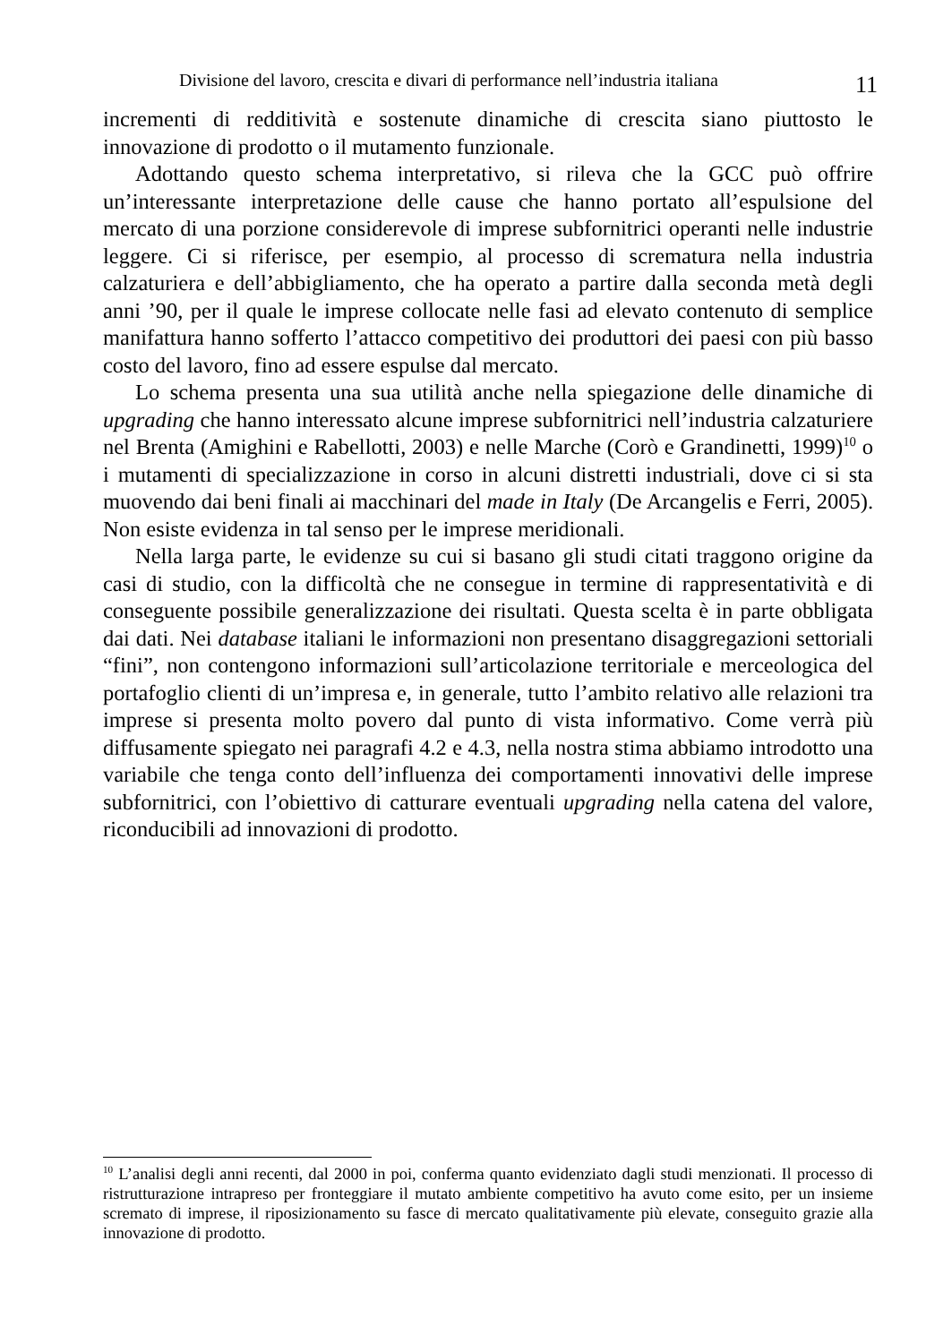Divisione del lavoro, crescita e divari di performance nell’industria italiana 11
incrementi di redditività e sostenute dinamiche di crescita siano piuttosto le innovazione di prodotto o il mutamento funzionale.
Adottando questo schema interpretativo, si rileva che la GCC può offrire un’interessante interpretazione delle cause che hanno portato all’espulsione del mercato di una porzione considerevole di imprese subfornitrici operanti nelle industrie leggere. Ci si riferisce, per esempio, al processo di scrematura nella industria calzaturiera e dell’abbigliamento, che ha operato a partire dalla seconda metà degli anni ’90, per il quale le imprese collocate nelle fasi ad elevato contenuto di semplice manifattura hanno sofferto l’attacco competitivo dei produttori dei paesi con più basso costo del lavoro, fino ad essere espulse dal mercato.
Lo schema presenta una sua utilità anche nella spiegazione delle dinamiche di upgrading che hanno interessato alcune imprese subfornitrici nell’industria calzaturiere nel Brenta (Amighini e Rabellotti, 2003) e nelle Marche (Corò e Grandinetti, 1999)<sup>10</sup> o i mutamenti di specializzazione in corso in alcuni distretti industriali, dove ci si sta muovendo dai beni finali ai macchinari del made in Italy (De Arcangelis e Ferri, 2005). Non esiste evidenza in tal senso per le imprese meridionali.
Nella larga parte, le evidenze su cui si basano gli studi citati traggono origine da casi di studio, con la difficoltà che ne consegue in termine di rappresentatività e di conseguente possibile generalizzazione dei risultati. Questa scelta è in parte obbligata dai dati. Nei database italiani le informazioni non presentano disaggregazioni settoriali “fini”, non contengono informazioni sull’articolazione territoriale e merceologica del portafoglio clienti di un’impresa e, in generale, tutto l’ambito relativo alle relazioni tra imprese si presenta molto povero dal punto di vista informativo. Come verrà più diffusamente spiegato nei paragrafi 4.2 e 4.3, nella nostra stima abbiamo introdotto una variabile che tenga conto dell’influenza dei comportamenti innovativi delle imprese subfornitrici, con l’obiettivo di catturare eventuali upgrading nella catena del valore, riconducibili ad innovazioni di prodotto.
<sup>10</sup> L’analisi degli anni recenti, dal 2000 in poi, conferma quanto evidenziato dagli studi menzionati. Il processo di ristrutturazione intrapreso per fronteggiare il mutato ambiente competitivo ha avuto come esito, per un insieme scremato di imprese, il riposizionamento su fasce di mercato qualitativamente più elevate, conseguito grazie alla innovazione di prodotto.